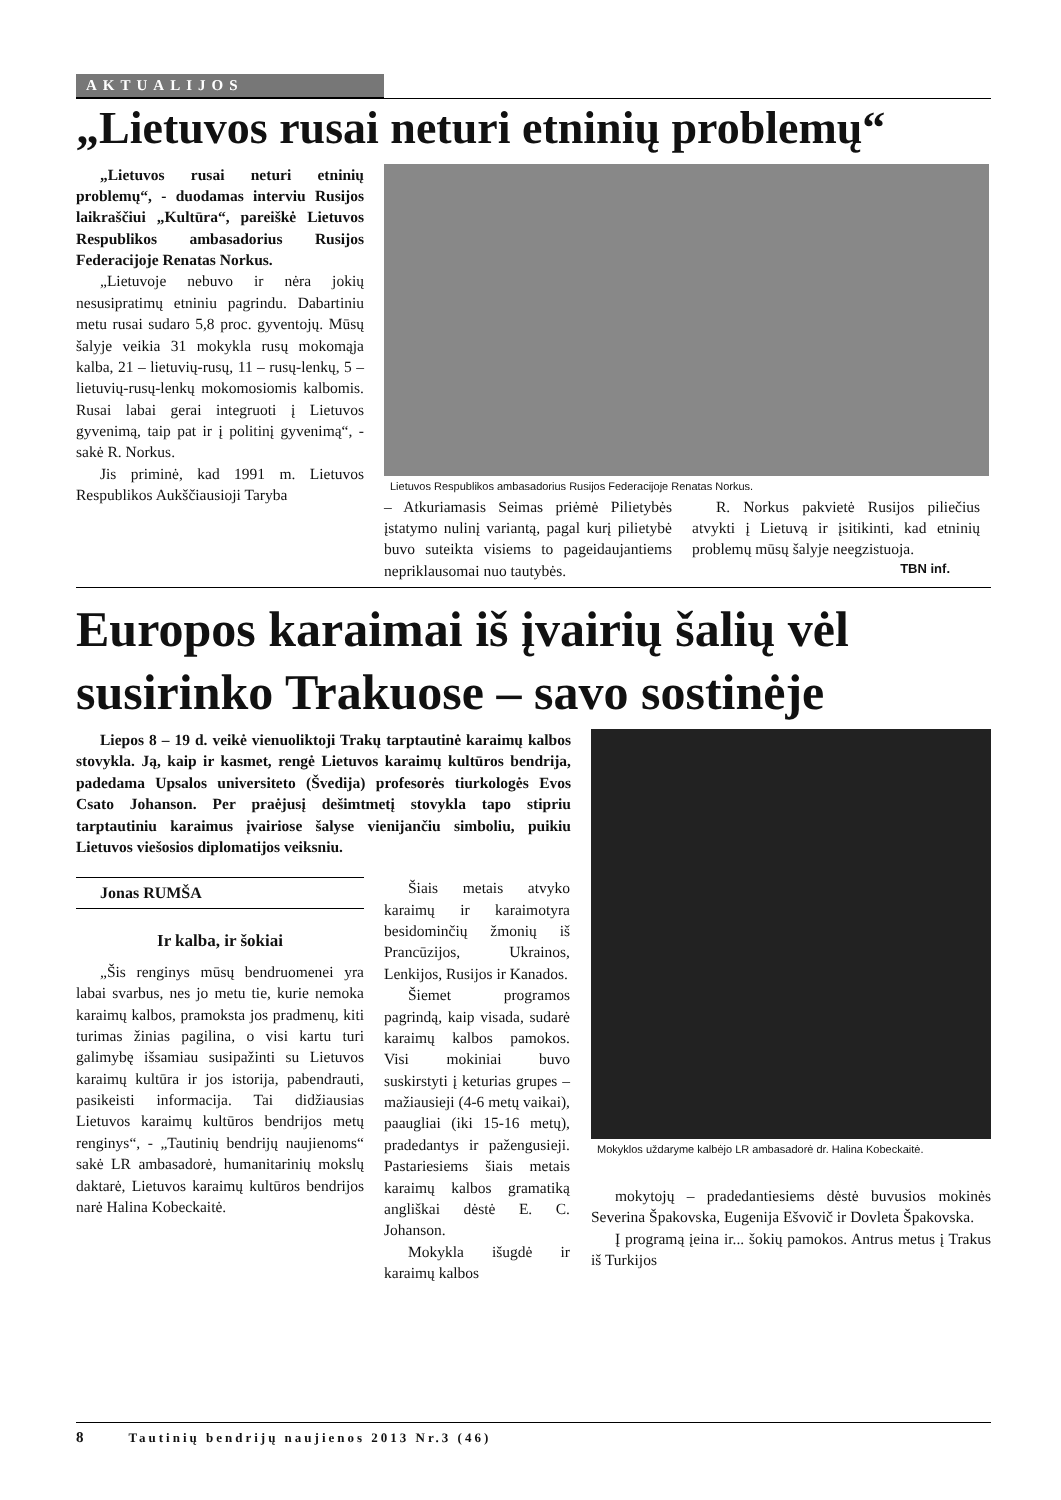AKTUALIJOS
„Lietuvos rusai neturi etninių problemų“
„Lietuvos rusai neturi etninių problemų“, - duodamas interviu Rusijos laikraščiui „Kultūra“, pareiškė Lietuvos Respublikos ambasadorius Rusijos Federacijoje Renatas Norkus.
„Lietuvoje nebuvo ir nėra jokių nesusipratimų etniniu pagrindu. Dabartiniu metu rusai sudaro 5,8 proc. gyventojų. Mūsų šalyje veikia 31 mokykla rusų mokomąja kalba, 21 – lietuvių-rusų, 11 – rusų-lenkų, 5 – lietuvių-rusų-lenkų mokomosiomis kalbomis. Rusai labai gerai integruoti į Lietuvos gyvenimą, taip pat ir į politinį gyvenimą“, - sakė R. Norkus.
Jis priminė, kad 1991 m. Lietuvos Respublikos Aukščiausioji Taryba
Lietuvos Respublikos ambasadorius Rusijos Federacijoje Renatas Norkus.
– Atkuriamasis Seimas priėmė Pilietybės įstatymo nulinį variantą, pagal kurį pilietybė buvo suteikta visiems to pageidaujantiems nepriklausomai nuo tautybės.
R. Norkus pakvietė Rusijos piliečius atvykti į Lietuvą ir įsitikinti, kad etninių problemų mūsų šalyje neegzistuoja.
TBN inf.
Europos karaimai iš įvairių šalių vėl susirinko Trakuose – savo sostinėje
Liepos 8 – 19 d. veikė vienuoliktoji Trakų tarptautinė karaimų kalbos stovykla. Ją, kaip ir kasmet, rengė Lietuvos karaimų kultūros bendrija, padedama Upsalos universiteto (Švedija) profesorės tiurkologės Evos Csato Johanson. Per praėjusį dešimtmetį stovykla tapo stipriu tarptautiniu karaimus įvairiose šalyse vienijančiu simboliu, puikiu Lietuvos viešosios diplomatijos veiksniu.
Jonas RUMŠA
Ir kalba, ir šokiai
„Šis renginys mūsų bendruomenei yra labai svarbus, nes jo metu tie, kurie nemoka karaimų kalbos, pramoksta jos pradmenų, kiti turimas žinias pagilina, o visi kartu turi galimybę išsamiau susipažinti su Lietuvos karaimų kultūra ir jos istorija, pabendrauti, pasikeisti informacija. Tai didžiausias Lietuvos karaimų kultūros bendrijos metų renginys“, - „Tautinių bendrijų naujienoms“ sakė LR ambasadorė, humanitarinių mokslų daktarė, Lietuvos karaimų kultūros bendrijos narė Halina Kobeckaitė.
Šiais metais atvyko karaimų ir karaimotyra besidominčių žmonių iš Prancūzijos, Ukrainos, Lenkijos, Rusijos ir Kanados.
Šiemet programos pagrindą, kaip visada, sudarė karaimų kalbos pamokos. Visi mokiniai buvo suskirstyti į keturias grupes – mažiausieji (4-6 metų vaikai), paaugliai (iki 15-16 metų), pradedantys ir pažengusieji. Pastariesiems šiais metais karaimų kalbos gramatiką angliškai dėstė E. C. Johanson.
Mokykla išugdė ir karaimų kalbos
Mokyklos uždaryme kalbėjo LR ambasadorė dr. Halina Kobeckaitė.
mokytojų – pradedantiesiems dėstė buvusios mokinės Severina Špakovska, Eugenija Ešvovič ir Dovleta Špakovska.
Į programą įeina ir... šokių pamokos. Antrus metus į Trakus iš Turkijos
8 Tautinių bendrijų naujienos 2013 Nr.3 (46)